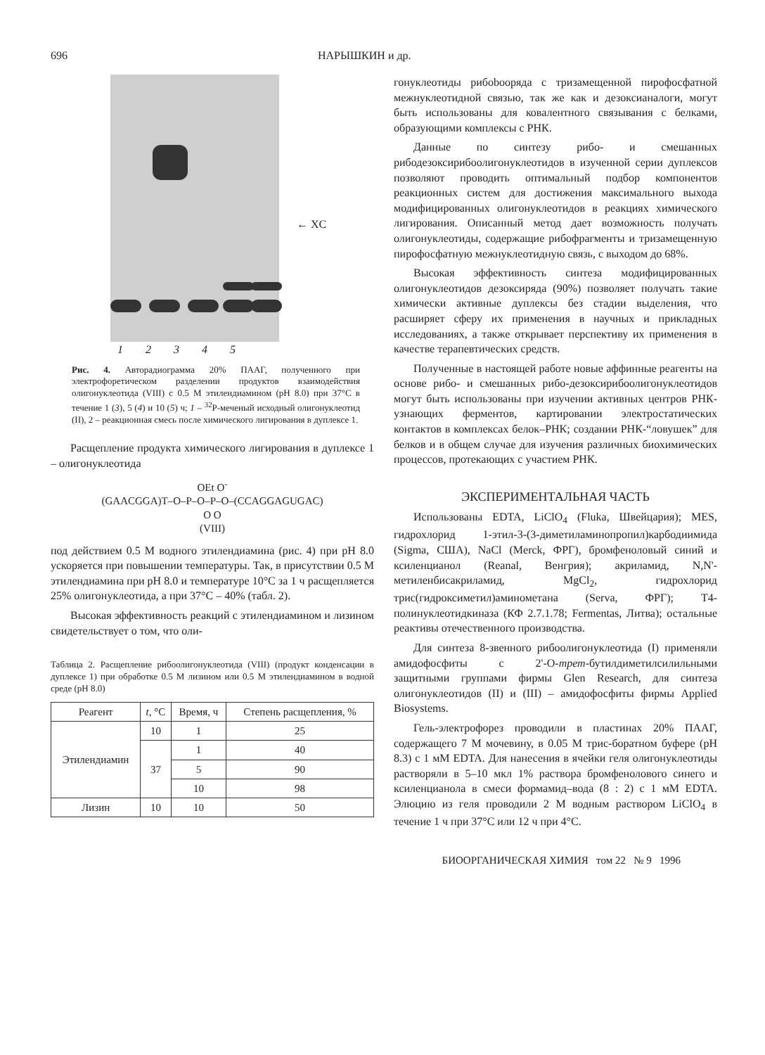696 НАРЫШКИН и др.
1 2 3 4 5
← XC
Рис. 4. Авторадиограмма 20% ПААГ, полученного при электрофоретическом разделении продуктов взаимодействия олигонуклеотида (VIII) с 0.5 М этилендиамином (pH 8.0) при 37°C в течение 1 (3), 5 (4) и 10 (5) ч; 1 – <sup>32</sup>P-меченый исходный олигонуклеотид (II), 2 – реакционная смесь после химического лигирования в дуплексе 1.
Расщепление продукта химического лигирования в дуплексе 1 – олигонуклеотида
OEt O<sup>-</sup>
(GAACGGA)T–O–P–O–P–O–(CCAGGAGUGAC)
O O
(VIII)
под действием 0.5 М водного этилендиамина (рис. 4) при pH 8.0 ускоряется при повышении температуры. Так, в присутствии 0.5 М этилендиамина при pH 8.0 и температуре 10°C за 1 ч расщепляется 25% олигонуклеотида, а при 37°C – 40% (табл. 2).
Высокая эффективность реакций с этилендиамином и лизином свидетельствует о том, что оли-
Таблица 2. Расщепление рибоолигонуклеотида (VIII) (продукт конденсации в дуплексе 1) при обработке 0.5 М лизином или 0.5 М этилендиамином в водной среде (pH 8.0)
| Реагент | t , °C | Время, ч | Степень расщепления, % |
| --- | --- | --- | --- |
| Этилендиамин | 10 | 1 | 25 |
| | 37 | 1 | 40 |
| | | 5 | 90 |
| | | 10 | 98 |
| Лизин | 10 | 10 | 50 |
гонуклеотиды рибоbooряда с тризамещенной пирофосфатной межнуклеотидной связью, так же как и дезоксианалоги, могут быть использованы для ковалентного связывания с белками, образующими комплексы с РНК.
Данные по синтезу рибо- и смешанных рибодезоксирибоолигонуклеотидов в изученной серии дуплексов позволяют проводить оптимальный подбор компонентов реакционных систем для достижения максимального выхода модифицированных олигонуклеотидов в реакциях химического лигирования. Описанный метод дает возможность получать олигонуклеотиды, содержащие рибофрагменты и тризамещенную пирофосфатную межнуклеотидную связь, с выходом до 68%.
Высокая эффективность синтеза модифицированных олигонуклеотидов дезоксиряда (90%) позволяет получать такие химически активные дуплексы без стадии выделения, что расширяет сферу их применения в научных и прикладных исследованиях, а также открывает перспективу их применения в качестве терапевтических средств.
Полученные в настоящей работе новые аффинные реагенты на основе рибо- и смешанных рибо-дезоксирибоолигонуклеотидов могут быть использованы при изучении активных центров РНК-узнающих ферментов, картировании электростатических контактов в комплексах белок–РНК; создании РНК-“ловушек” для белков и в общем случае для изучения различных биохимических процессов, протекающих с участием РНК.
ЭКСПЕРИМЕНТАЛЬНАЯ ЧАСТЬ
Использованы EDTA, LiClO<sub>4</sub> (Fluka, Швейцария); MES, гидрохлорид 1-этил-3-(3-диметиламинопропил)карбодиимида (Sigma, США), NaCl (Merck, ФРГ), бромфеноловый синий и ксиленцианол (Reanal, Венгрия); акриламид, N,N'-метиленбисакриламид, MgCl<sub>2</sub>, гидрохлорид трис(гидроксиметил)аминометана (Serva, ФРГ); Т4-полинуклеотидкиназа (КФ 2.7.1.78; Fermentas, Литва); остальные реактивы отечественного производства.
Для синтеза 8-звенного рибоолигонуклеотида (I) применяли амидофосфиты с 2'-О-трет-бутилдиметилсилильными защитными группами фирмы Glen Research, для синтеза олигонуклеотидов (II) и (III) – амидофосфиты фирмы Applied Biosystems.
Гель-электрофорез проводили в пластинах 20% ПААГ, содержащего 7 М мочевину, в 0.05 М трис-боратном буфере (pH 8.3) с 1 мМ EDTA. Для нанесения в ячейки геля олигонуклеотиды растворяли в 5–10 мкл 1% раствора бромфенолового синего и ксиленцианола в смеси формамид–вода (8 : 2) с 1 мМ EDTA. Элюцию из геля проводили 2 М водным раствором LiClO<sub>4</sub> в течение 1 ч при 37°C или 12 ч при 4°C.
БИООРГАНИЧЕСКАЯ ХИМИЯ том 22 № 9 1996